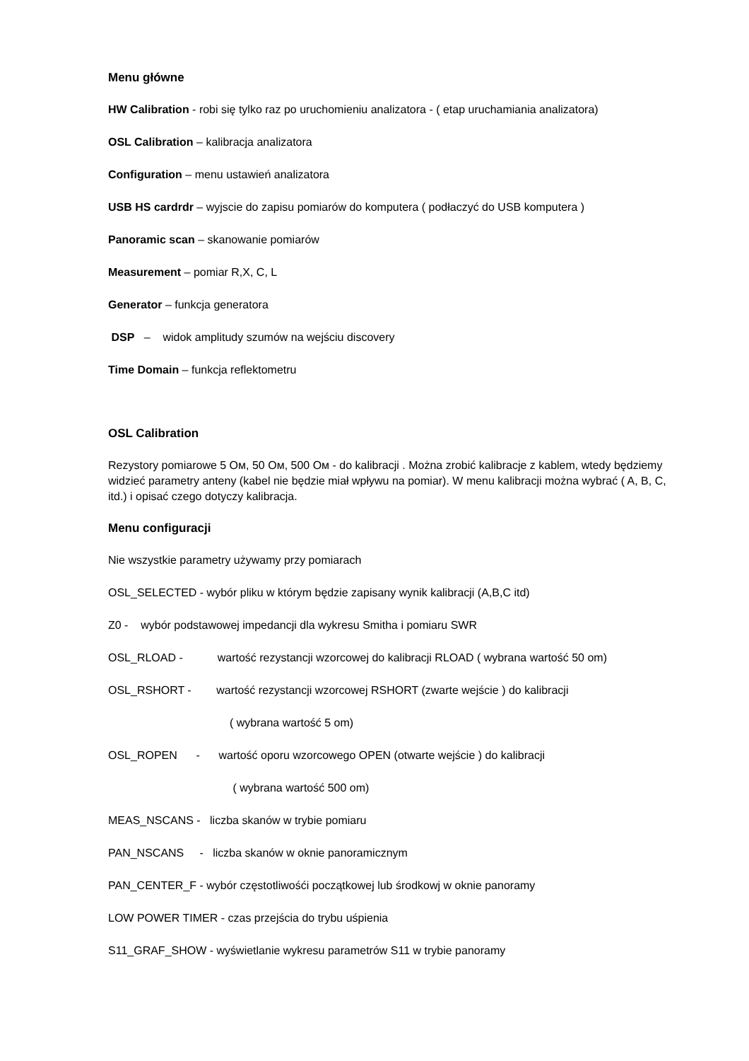Menu główne
HW Calibration - robi się tylko raz po uruchomieniu analizatora - ( etap uruchamiania analizatora)
OSL Calibration – kalibracja analizatora
Configuration – menu ustawień analizatora
USB HS cardrdr – wyjscie do zapisu pomiarów do komputera ( podłaczyć do USB komputera )
Panoramic scan – skanowanie pomiarów
Measurement – pomiar R,X, C, L
Generator – funkcja generatora
DSP – widok amplitudy szumów na wejściu discovery
Time Domain – funkcja reflektometru
OSL Calibration
Rezystory pomiarowe 5 Ом, 50 Ом, 500 Ом - do kalibracji . Można zrobić kalibracje z kablem, wtedy będziemy widzieć parametry anteny (kabel nie będzie miał wpływu na pomiar). W menu kalibracji można wybrać ( A, B, C, itd.) i opisać czego dotyczy kalibracja.
Menu configuracji
Nie wszystkie parametry używamy przy pomiarach
OSL_SELECTED - wybór pliku w którym będzie zapisany wynik kalibracji (A,B,C itd)
Z0 - wybór podstawowej impedancji dla wykresu Smitha i pomiaru SWR
OSL_RLOAD - wartość rezystancji wzorcowej do kalibracji RLOAD ( wybrana wartość 50 om)
OSL_RSHORT - wartość rezystancji wzorcowej RSHORT (zwarte wejście ) do kalibracji
( wybrana wartość 5 om)
OSL_ROPEN - wartość oporu wzorcowego OPEN (otwarte wejście ) do kalibracji
( wybrana wartość 500 om)
MEAS_NSCANS - liczba skanów w trybie pomiaru
PAN_NSCANS - liczba skanów w oknie panoramicznym
PAN_CENTER_F - wybór częstotliwośći początkowej lub środkowj w oknie panoramy
LOW POWER TIMER - czas przejścia do trybu uśpienia
S11_GRAF_SHOW - wyświetlanie wykresu parametrów S11 w trybie panoramy